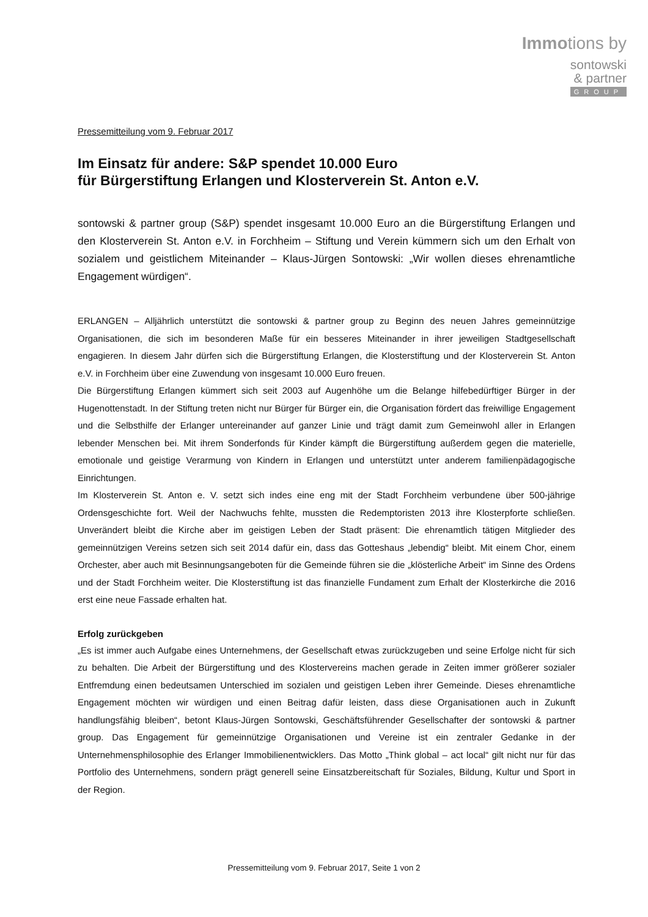Immotions by
sontowski
& partner
GROUP
Pressemitteilung vom 9. Februar 2017
Im Einsatz für andere: S&P spendet 10.000 Euro
für Bürgerstiftung Erlangen und Klosterverein St. Anton e.V.
sontowski & partner group (S&P) spendet insgesamt 10.000 Euro an die Bürgerstiftung Erlangen und den Klosterverein St. Anton e.V. in Forchheim – Stiftung und Verein kümmern sich um den Erhalt von sozialem und geistlichem Miteinander – Klaus-Jürgen Sontowski: „Wir wollen dieses ehrenamtliche Engagement würdigen“.
ERLANGEN – Alljährlich unterstützt die sontowski & partner group zu Beginn des neuen Jahres gemeinnützige Organisationen, die sich im besonderen Maße für ein besseres Miteinander in ihrer jeweiligen Stadtgesellschaft engagieren. In diesem Jahr dürfen sich die Bürgerstiftung Erlangen, die Klosterstiftung und der Klosterverein St. Anton e.V. in Forchheim über eine Zuwendung von insgesamt 10.000 Euro freuen.
Die Bürgerstiftung Erlangen kümmert sich seit 2003 auf Augenhöhe um die Belange hilfebedürftiger Bürger in der Hugenottenstadt. In der Stiftung treten nicht nur Bürger für Bürger ein, die Organisation fördert das freiwillige Engagement und die Selbsthilfe der Erlanger untereinander auf ganzer Linie und trägt damit zum Gemeinwohl aller in Erlangen lebender Menschen bei. Mit ihrem Sonderfonds für Kinder kämpft die Bürgerstiftung außerdem gegen die materielle, emotionale und geistige Verarmung von Kindern in Erlangen und unterstützt unter anderem familienpädagogische Einrichtungen.
Im Klosterverein St. Anton e. V. setzt sich indes eine eng mit der Stadt Forchheim verbundene über 500-jährige Ordensgeschichte fort. Weil der Nachwuchs fehlte, mussten die Redemptoristen 2013 ihre Klosterpforte schließen. Unverändert bleibt die Kirche aber im geistigen Leben der Stadt präsent: Die ehrenamtlich tätigen Mitglieder des gemeinnützigen Vereins setzen sich seit 2014 dafür ein, dass das Gotteshaus „lebendig“ bleibt. Mit einem Chor, einem Orchester, aber auch mit Besinnungsangeboten für die Gemeinde führen sie die „klösterliche Arbeit“ im Sinne des Ordens und der Stadt Forchheim weiter. Die Klosterstiftung ist das finanzielle Fundament zum Erhalt der Klosterkirche die 2016 erst eine neue Fassade erhalten hat.
Erfolg zurückgeben
„Es ist immer auch Aufgabe eines Unternehmens, der Gesellschaft etwas zurückzugeben und seine Erfolge nicht für sich zu behalten. Die Arbeit der Bürgerstiftung und des Klostervereins machen gerade in Zeiten immer größerer sozialer Entfremdung einen bedeutsamen Unterschied im sozialen und geistigen Leben ihrer Gemeinde. Dieses ehrenamtliche Engagement möchten wir würdigen und einen Beitrag dafür leisten, dass diese Organisationen auch in Zukunft handlungsfähig bleiben“, betont Klaus-Jürgen Sontowski, Geschäftsführender Gesellschafter der sontowski & partner group. Das Engagement für gemeinnützige Organisationen und Vereine ist ein zentraler Gedanke in der Unternehmensphilosophie des Erlanger Immobilienentwicklers. Das Motto „Think global – act local“ gilt nicht nur für das Portfolio des Unternehmens, sondern prägt generell seine Einsatzbereitschaft für Soziales, Bildung, Kultur und Sport in der Region.
Pressemitteilung vom 9. Februar 2017, Seite 1 von 2